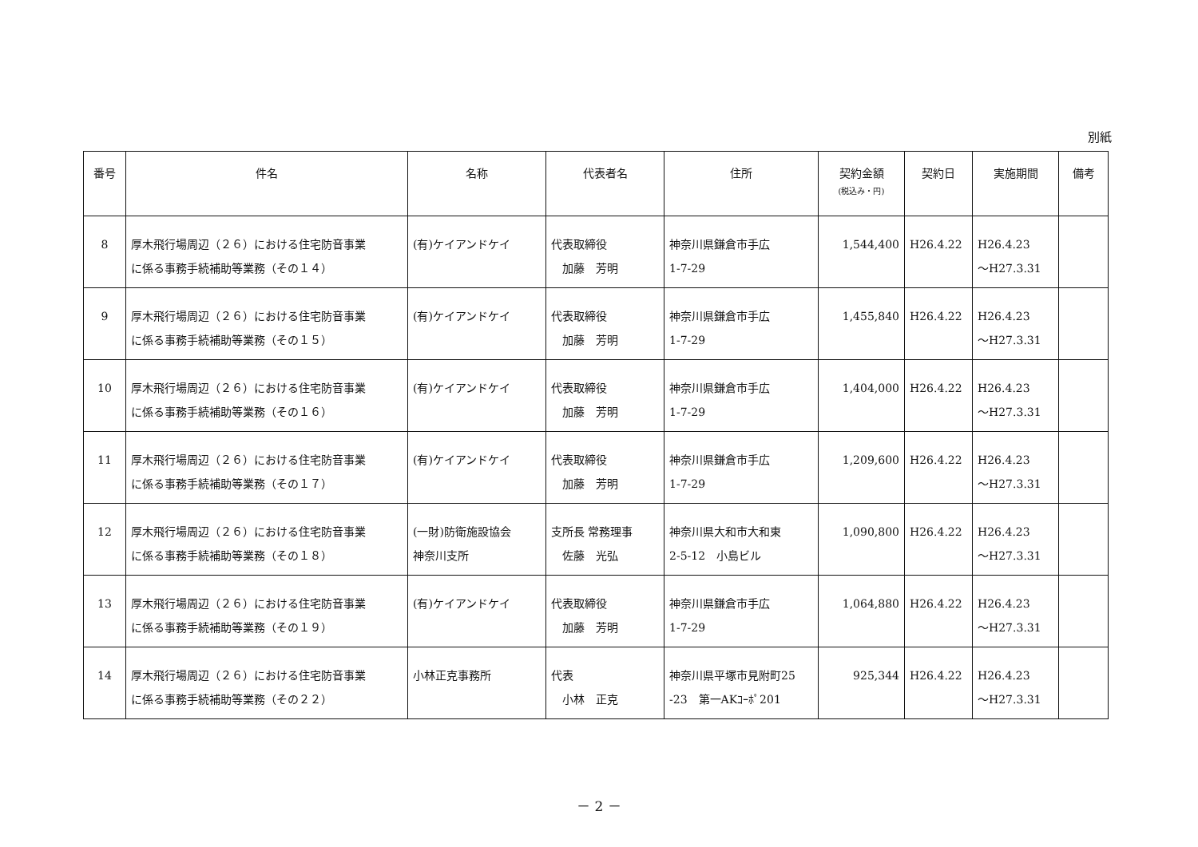別紙
| 番号 | 件名 | 名称 | 代表者名 | 住所 | 契約金額 (税込み・円) | 契約日 | 実施期間 | 備考 |
| --- | --- | --- | --- | --- | --- | --- | --- | --- |
| 8 | 厚木飛行場周辺（２６）における住宅防音事業 に係る事務手続補助等業務（その１４） | (有)ケイアンドケイ | 代表取締役 加藤 芳明 | 神奈川県鎌倉市手広 1-7-29 | 1,544,400 | H26.4.22 | H26.4.23 ～H27.3.31 | |
| 9 | 厚木飛行場周辺（２６）における住宅防音事業 に係る事務手続補助等業務（その１５） | (有)ケイアンドケイ | 代表取締役 加藤 芳明 | 神奈川県鎌倉市手広 1-7-29 | 1,455,840 | H26.4.22 | H26.4.23 ～H27.3.31 | |
| 10 | 厚木飛行場周辺（２６）における住宅防音事業 に係る事務手続補助等業務（その１６） | (有)ケイアンドケイ | 代表取締役 加藤 芳明 | 神奈川県鎌倉市手広 1-7-29 | 1,404,000 | H26.4.22 | H26.4.23 ～H27.3.31 | |
| 11 | 厚木飛行場周辺（２６）における住宅防音事業 に係る事務手続補助等業務（その１７） | (有)ケイアンドケイ | 代表取締役 加藤 芳明 | 神奈川県鎌倉市手広 1-7-29 | 1,209,600 | H26.4.22 | H26.4.23 ～H27.3.31 | |
| 12 | 厚木飛行場周辺（２６）における住宅防音事業 に係る事務手続補助等業務（その１８） | (一財)防衛施設協会 神奈川支所 | 支所長 常務理事 佐藤 光弘 | 神奈川県大和市大和東 2-5-12 小島ビル | 1,090,800 | H26.4.22 | H26.4.23 ～H27.3.31 | |
| 13 | 厚木飛行場周辺（２６）における住宅防音事業 に係る事務手続補助等業務（その１９） | (有)ケイアンドケイ | 代表取締役 加藤 芳明 | 神奈川県鎌倉市手広 1-7-29 | 1,064,880 | H26.4.22 | H26.4.23 ～H27.3.31 | |
| 14 | 厚木飛行場周辺（２６）における住宅防音事業 に係る事務手続補助等業務（その２２） | 小林正克事務所 | 代表 小林 正克 | 神奈川県平塚市見附町25 -23 第一AKｺｰﾎﾟ201 | 925,344 | H26.4.22 | H26.4.23 ～H27.3.31 | |
－ 2 －